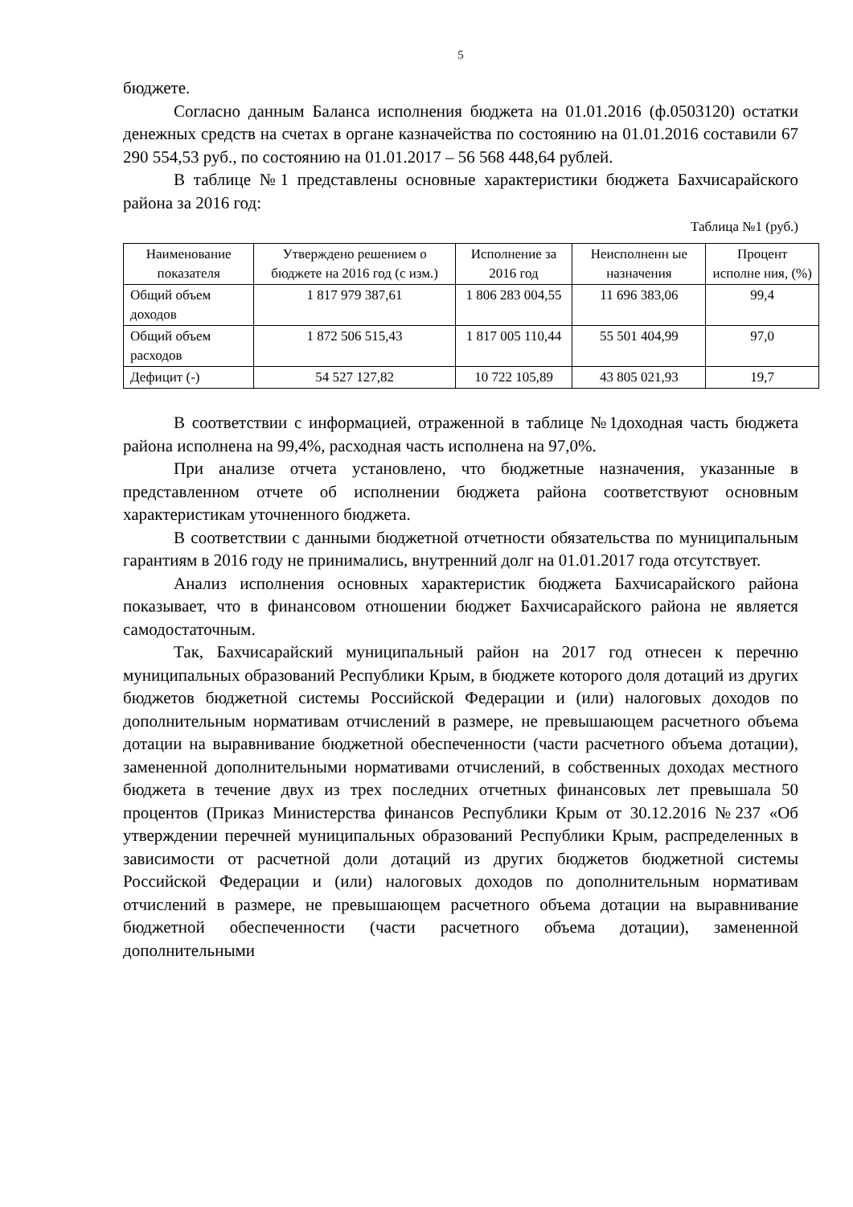5
бюджете.
Согласно данным Баланса исполнения бюджета на 01.01.2016 (ф.0503120) остатки денежных средств на счетах в органе казначейства по состоянию на 01.01.2016 составили 67 290 554,53 руб., по состоянию на 01.01.2017 – 56 568 448,64 рублей.
В таблице №1 представлены основные характеристики бюджета Бахчисарайского района за 2016 год:
Таблица №1 (руб.)
| Наименование показателя | Утверждено решением о бюджете на 2016 год (с изм.) | Исполнение за 2016 год | Неисполненн ые назначения | Процент исполне ния, (%) |
| --- | --- | --- | --- | --- |
| Общий объем доходов | 1 817 979 387,61 | 1 806 283 004,55 | 11 696 383,06 | 99,4 |
| Общий объем расходов | 1 872 506 515,43 | 1 817 005 110,44 | 55 501 404,99 | 97,0 |
| Дефицит (-) | 54 527 127,82 | 10 722 105,89 | 43 805 021,93 | 19,7 |
В соответствии с информацией, отраженной в таблице №1доходная часть бюджета района исполнена на 99,4%, расходная часть исполнена на 97,0%.
При анализе отчета установлено, что бюджетные назначения, указанные в представленном отчете об исполнении бюджета района соответствуют основным характеристикам уточненного бюджета.
В соответствии с данными бюджетной отчетности обязательства по муниципальным гарантиям в 2016 году не принимались, внутренний долг на 01.01.2017 года отсутствует.
Анализ исполнения основных характеристик бюджета Бахчисарайского района показывает, что в финансовом отношении бюджет Бахчисарайского района не является самодостаточным.
Так, Бахчисарайский муниципальный район на 2017 год отнесен к перечню муниципальных образований Республики Крым, в бюджете которого доля дотаций из других бюджетов бюджетной системы Российской Федерации и (или) налоговых доходов по дополнительным нормативам отчислений в размере, не превышающем расчетного объема дотации на выравнивание бюджетной обеспеченности (части расчетного объема дотации), замененной дополнительными нормативами отчислений, в собственных доходах местного бюджета в течение двух из трех последних отчетных финансовых лет превышала 50 процентов (Приказ Министерства финансов Республики Крым от 30.12.2016 №237 «Об утверждении перечней муниципальных образований Республики Крым, распределенных в зависимости от расчетной доли дотаций из других бюджетов бюджетной системы Российской Федерации и (или) налоговых доходов по дополнительным нормативам отчислений в размере, не превышающем расчетного объема дотации на выравнивание бюджетной обеспеченности (части расчетного объема дотации), замененной дополнительными